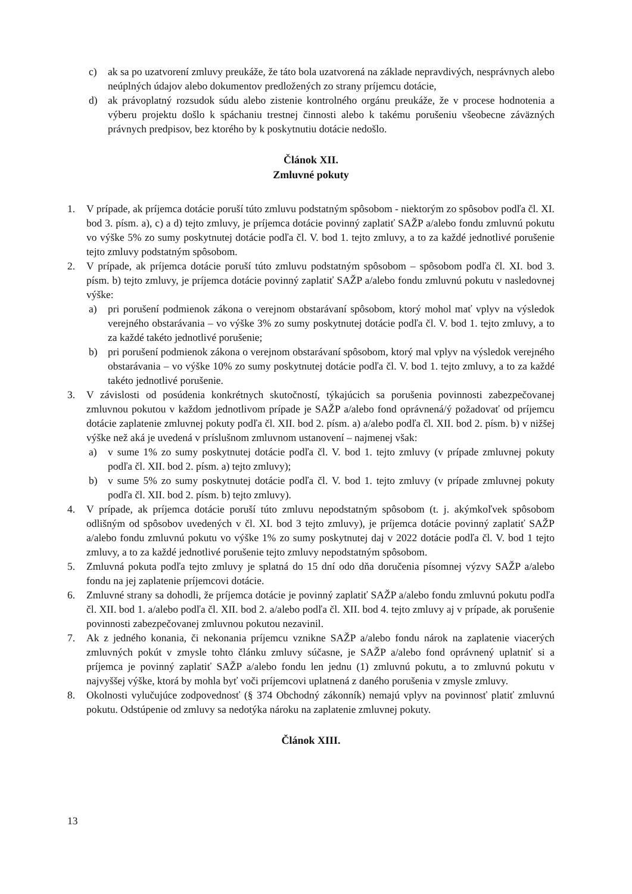c) ak sa po uzatvorení zmluvy preukáže, že táto bola uzatvorená na základe nepravdivých, nesprávnych alebo neúplných údajov alebo dokumentov predložených zo strany príjemcu dotácie,
d) ak právoplatný rozsudok súdu alebo zistenie kontrolného orgánu preukáže, že v procese hodnotenia a výberu projektu došlo k spáchaniu trestnej činnosti alebo k takému porušeniu všeobecne záväzných právnych predpisov, bez ktorého by k poskytnutiu dotácie nedošlo.
Článok XII.
Zmluvné pokuty
1. V prípade, ak príjemca dotácie poruší túto zmluvu podstatným spôsobom - niektorým zo spôsobov podľa čl. XI. bod 3. písm. a), c) a d) tejto zmluvy, je príjemca dotácie povinný zaplatiť SAŽP a/alebo fondu zmluvnú pokutu vo výške 5% zo sumy poskytnutej dotácie podľa čl. V. bod 1. tejto zmluvy, a to za každé jednotlivé porušenie tejto zmluvy podstatným spôsobom.
2. V prípade, ak príjemca dotácie poruší túto zmluvu podstatným spôsobom – spôsobom podľa čl. XI. bod 3. písm. b) tejto zmluvy, je príjemca dotácie povinný zaplatiť SAŽP a/alebo fondu zmluvnú pokutu v nasledovnej výške:
a) pri porušení podmienok zákona o verejnom obstarávaní spôsobom, ktorý mohol mať vplyv na výsledok verejného obstarávania – vo výške 3% zo sumy poskytnutej dotácie podľa čl. V. bod 1. tejto zmluvy, a to za každé takéto jednotlivé porušenie;
b) pri porušení podmienok zákona o verejnom obstarávaní spôsobom, ktorý mal vplyv na výsledok verejného obstarávania – vo výške 10% zo sumy poskytnutej dotácie podľa čl. V. bod 1. tejto zmluvy, a to za každé takéto jednotlivé porušenie.
3. V závislosti od posúdenia konkrétnych skutočností, týkajúcich sa porušenia povinnosti zabezpečovanej zmluvnou pokutou v každom jednotlivom prípade je SAŽP a/alebo fond oprávnená/ý požadovať od príjemcu dotácie zaplatenie zmluvnej pokuty podľa čl. XII. bod 2. písm. a) a/alebo podľa čl. XII. bod 2. písm. b) v nižšej výške než aká je uvedená v príslušnom zmluvnom ustanovení – najmenej však:
a) v sume 1% zo sumy poskytnutej dotácie podľa čl. V. bod 1. tejto zmluvy (v prípade zmluvnej pokuty podľa čl. XII. bod 2. písm. a) tejto zmluvy);
b) v sume 5% zo sumy poskytnutej dotácie podľa čl. V. bod 1. tejto zmluvy (v prípade zmluvnej pokuty podľa čl. XII. bod 2. písm. b) tejto zmluvy).
4. V prípade, ak príjemca dotácie poruší túto zmluvu nepodstatným spôsobom (t. j. akýmkoľvek spôsobom odlišným od spôsobov uvedených v čl. XI. bod 3 tejto zmluvy), je príjemca dotácie povinný zaplatiť SAŽP a/alebo fondu zmluvnú pokutu vo výške 1% zo sumy poskytnutej daj v 2022 dotácie podľa čl. V. bod 1 tejto zmluvy, a to za každé jednotlivé porušenie tejto zmluvy nepodstatným spôsobom.
5. Zmluvná pokuta podľa tejto zmluvy je splatná do 15 dní odo dňa doručenia písomnej výzvy SAŽP a/alebo fondu na jej zaplatenie príjemcovi dotácie.
6. Zmluvné strany sa dohodli, že príjemca dotácie je povinný zaplatiť SAŽP a/alebo fondu zmluvnú pokutu podľa čl. XII. bod 1. a/alebo podľa čl. XII. bod 2. a/alebo podľa čl. XII. bod 4. tejto zmluvy aj v prípade, ak porušenie povinnosti zabezpečovanej zmluvnou pokutou nezavinil.
7. Ak z jedného konania, či nekonania príjemcu vznikne SAŽP a/alebo fondu nárok na zaplatenie viacerých zmluvných pokút v zmysle tohto článku zmluvy súčasne, je SAŽP a/alebo fond oprávnený uplatniť si a príjemca je povinný zaplatiť SAŽP a/alebo fondu len jednu (1) zmluvnú pokutu, a to zmluvnú pokutu v najvyššej výške, ktorá by mohla byť voči príjemcovi uplatnená z daného porušenia v zmysle zmluvy.
8. Okolnosti vylučujúce zodpovednosť (§ 374 Obchodný zákonník) nemajú vplyv na povinnosť platiť zmluvnú pokutu. Odstúpenie od zmluvy sa nedotýka nároku na zaplatenie zmluvnej pokuty.
Článok XIII.
13